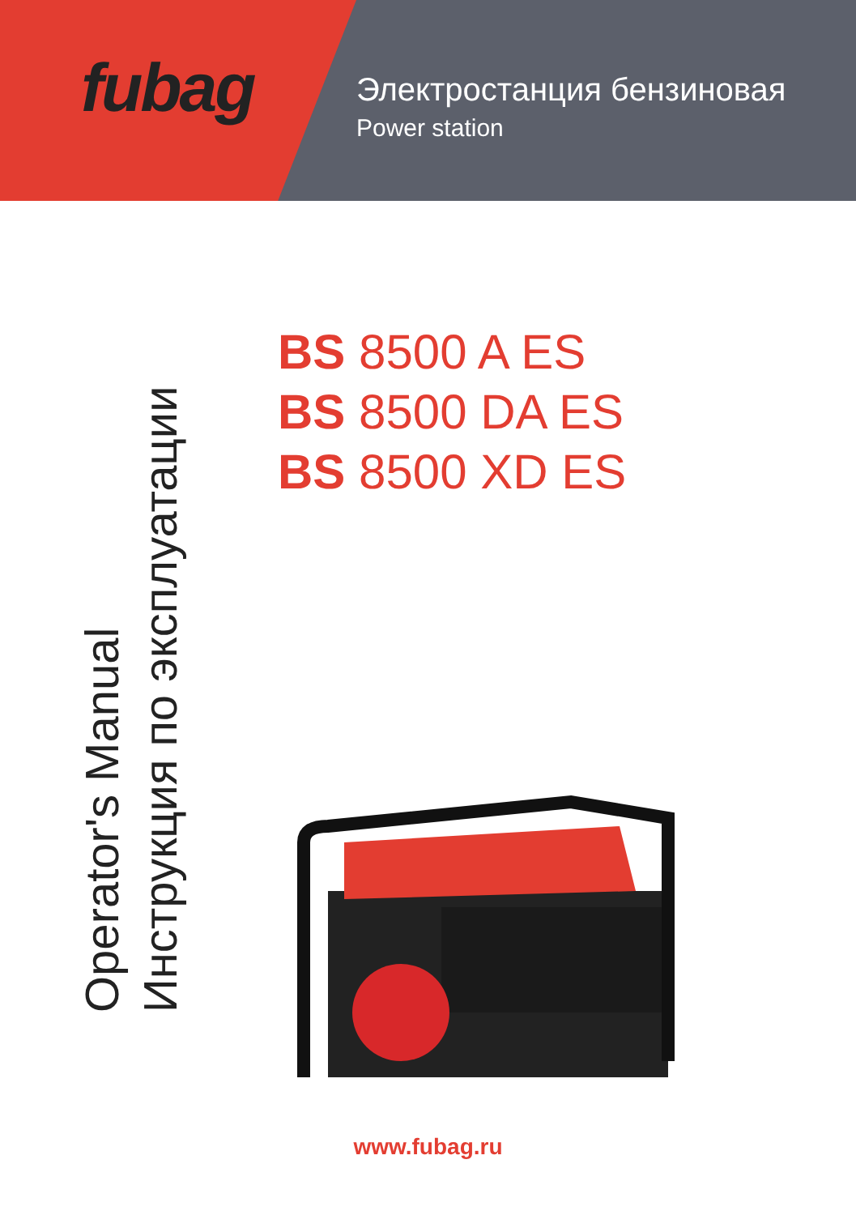fubag
Электростанция бензиновая
Power station
BS 8500 A ES
BS 8500 DA ES
BS 8500 XD ES
Operator's Manual
Инструкция по эксплуатации
www.fubag.ru